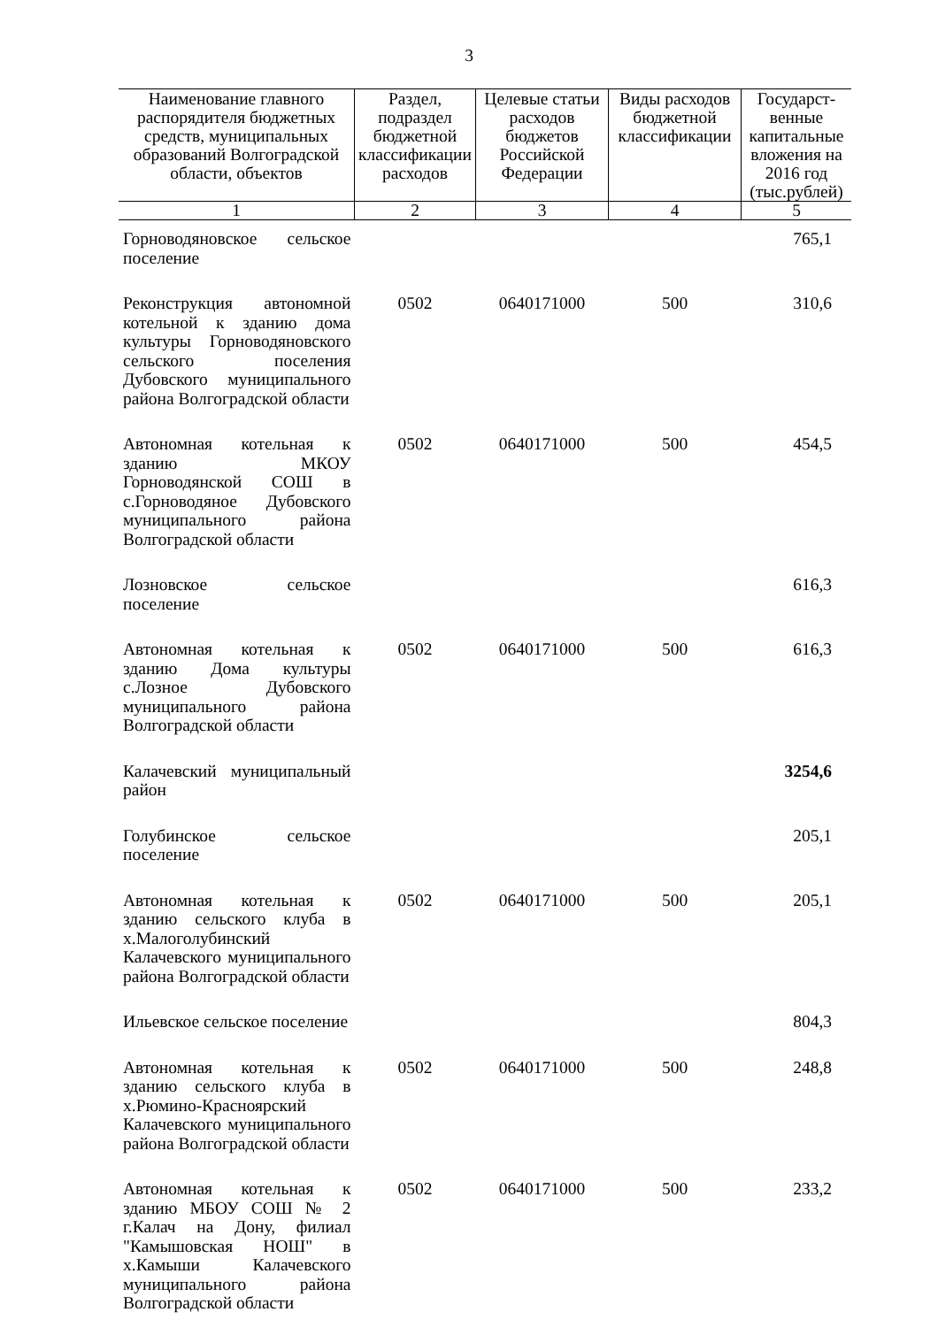3
| Наименование главного распорядителя бюджетных средств, муниципальных образований Волгоградской области, объектов | Раздел, подраздел бюджетной классификации расходов | Целевые статьи расходов бюджетов Российской Федерации | Виды расходов бюджетной классификации | Государст-венные капитальные вложения на 2016 год (тыс.рублей) |
| --- | --- | --- | --- | --- |
| 1 | 2 | 3 | 4 | 5 |
| Горноводяновское сельское поселение | | | | 765,1 |
| Реконструкция автономной котельной к зданию дома культуры Горноводяновского сельского поселения Дубовского муниципального района Волгоградской области | 0502 | 0640171000 | 500 | 310,6 |
| Автономная котельная к зданию МКОУ Горноводянской СОШ в с.Горноводяное Дубовского муниципального района Волгоградской области | 0502 | 0640171000 | 500 | 454,5 |
| Лозновское сельское поселение | | | | 616,3 |
| Автономная котельная к зданию Дома культуры с.Лозное Дубовского муниципального района Волгоградской области | 0502 | 0640171000 | 500 | 616,3 |
| Калачевский муниципальный район | | | | 3254,6 |
| Голубинское сельское поселение | | | | 205,1 |
| Автономная котельная к зданию сельского клуба в х.Малоголубинский Калачевского муниципального района Волгоградской области | 0502 | 0640171000 | 500 | 205,1 |
| Ильевское сельское поселение | | | | 804,3 |
| Автономная котельная к зданию сельского клуба в х.Рюмино-Красноярский Калачевского муниципального района Волгоградской области | 0502 | 0640171000 | 500 | 248,8 |
| Автономная котельная к зданию МБОУ СОШ № 2 г.Калач на Дону, филиал "Камышовская НОШ" в х.Камыши Калачевского муниципального района Волгоградской области | 0502 | 0640171000 | 500 | 233,2 |